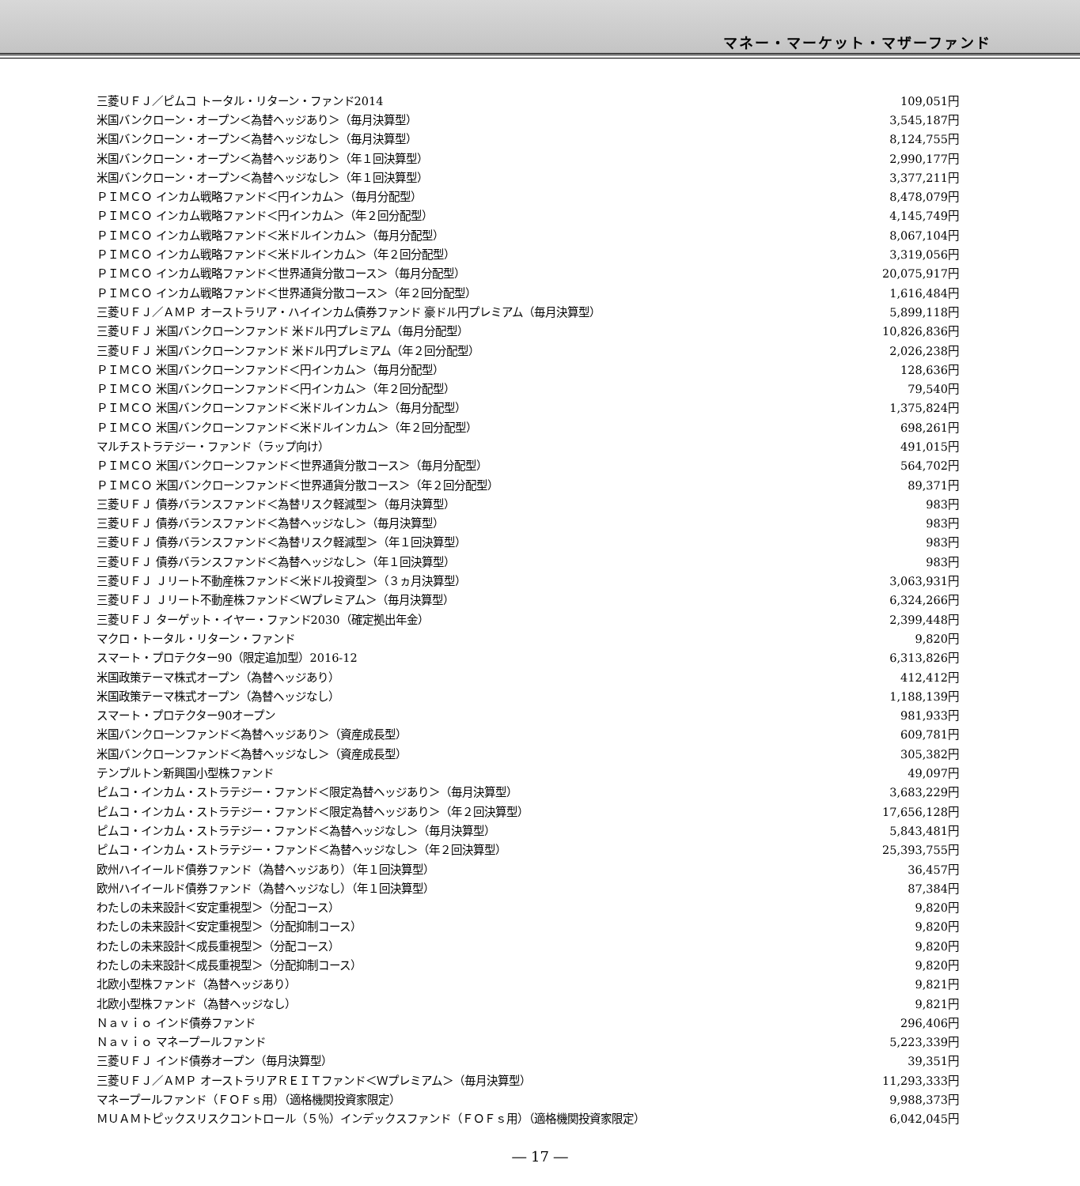マネー・マーケット・マザーファンド
| 三菱ＵＦＪ／ピムコ トータル・リターン・ファンド2014 | 109,051円 |
| 米国バンクローン・オープン＜為替ヘッジあり＞（毎月決算型） | 3,545,187円 |
| 米国バンクローン・オープン＜為替ヘッジなし＞（毎月決算型） | 8,124,755円 |
| 米国バンクローン・オープン＜為替ヘッジあり＞（年１回決算型） | 2,990,177円 |
| 米国バンクローン・オープン＜為替ヘッジなし＞（年１回決算型） | 3,377,211円 |
| ＰＩＭＣＯ インカム戦略ファンド＜円インカム＞（毎月分配型） | 8,478,079円 |
| ＰＩＭＣＯ インカム戦略ファンド＜円インカム＞（年２回分配型） | 4,145,749円 |
| ＰＩＭＣＯ インカム戦略ファンド＜米ドルインカム＞（毎月分配型） | 8,067,104円 |
| ＰＩＭＣＯ インカム戦略ファンド＜米ドルインカム＞（年２回分配型） | 3,319,056円 |
| ＰＩＭＣＯ インカム戦略ファンド＜世界通貨分散コース＞（毎月分配型） | 20,075,917円 |
| ＰＩＭＣＯ インカム戦略ファンド＜世界通貨分散コース＞（年２回分配型） | 1,616,484円 |
| 三菱ＵＦＪ／ＡＭＰ オーストラリア・ハイインカム債券ファンド 豪ドル円プレミアム（毎月決算型） | 5,899,118円 |
| 三菱ＵＦＪ 米国バンクローンファンド 米ドル円プレミアム（毎月分配型） | 10,826,836円 |
| 三菱ＵＦＪ 米国バンクローンファンド 米ドル円プレミアム（年２回分配型） | 2,026,238円 |
| ＰＩＭＣＯ 米国バンクローンファンド＜円インカム＞（毎月分配型） | 128,636円 |
| ＰＩＭＣＯ 米国バンクローンファンド＜円インカム＞（年２回分配型） | 79,540円 |
| ＰＩＭＣＯ 米国バンクローンファンド＜米ドルインカム＞（毎月分配型） | 1,375,824円 |
| ＰＩＭＣＯ 米国バンクローンファンド＜米ドルインカム＞（年２回分配型） | 698,261円 |
| マルチストラテジー・ファンド（ラップ向け） | 491,015円 |
| ＰＩＭＣＯ 米国バンクローンファンド＜世界通貨分散コース＞（毎月分配型） | 564,702円 |
| ＰＩＭＣＯ 米国バンクローンファンド＜世界通貨分散コース＞（年２回分配型） | 89,371円 |
| 三菱ＵＦＪ 債券バランスファンド＜為替リスク軽減型＞（毎月決算型） | 983円 |
| 三菱ＵＦＪ 債券バランスファンド＜為替ヘッジなし＞（毎月決算型） | 983円 |
| 三菱ＵＦＪ 債券バランスファンド＜為替リスク軽減型＞（年１回決算型） | 983円 |
| 三菱ＵＦＪ 債券バランスファンド＜為替ヘッジなし＞（年１回決算型） | 983円 |
| 三菱ＵＦＪ Ｊリート不動産株ファンド＜米ドル投資型＞（３ヵ月決算型） | 3,063,931円 |
| 三菱ＵＦＪ Ｊリート不動産株ファンド＜Ｗプレミアム＞（毎月決算型） | 6,324,266円 |
| 三菱ＵＦＪ ターゲット・イヤー・ファンド2030（確定拠出年金） | 2,399,448円 |
| マクロ・トータル・リターン・ファンド | 9,820円 |
| スマート・プロテクター90（限定追加型）2016-12 | 6,313,826円 |
| 米国政策テーマ株式オープン（為替ヘッジあり） | 412,412円 |
| 米国政策テーマ株式オープン（為替ヘッジなし） | 1,188,139円 |
| スマート・プロテクター90オープン | 981,933円 |
| 米国バンクローンファンド＜為替ヘッジあり＞（資産成長型） | 609,781円 |
| 米国バンクローンファンド＜為替ヘッジなし＞（資産成長型） | 305,382円 |
| テンプルトン新興国小型株ファンド | 49,097円 |
| ピムコ・インカム・ストラテジー・ファンド＜限定為替ヘッジあり＞（毎月決算型） | 3,683,229円 |
| ピムコ・インカム・ストラテジー・ファンド＜限定為替ヘッジあり＞（年２回決算型） | 17,656,128円 |
| ピムコ・インカム・ストラテジー・ファンド＜為替ヘッジなし＞（毎月決算型） | 5,843,481円 |
| ピムコ・インカム・ストラテジー・ファンド＜為替ヘッジなし＞（年２回決算型） | 25,393,755円 |
| 欧州ハイイールド債券ファンド（為替ヘッジあり）（年１回決算型） | 36,457円 |
| 欧州ハイイールド債券ファンド（為替ヘッジなし）（年１回決算型） | 87,384円 |
| わたしの未来設計＜安定重視型＞（分配コース） | 9,820円 |
| わたしの未来設計＜安定重視型＞（分配抑制コース） | 9,820円 |
| わたしの未来設計＜成長重視型＞（分配コース） | 9,820円 |
| わたしの未来設計＜成長重視型＞（分配抑制コース） | 9,820円 |
| 北欧小型株ファンド（為替ヘッジあり） | 9,821円 |
| 北欧小型株ファンド（為替ヘッジなし） | 9,821円 |
| Ｎａｖｉｏ インド債券ファンド | 296,406円 |
| Ｎａｖｉｏ マネープールファンド | 5,223,339円 |
| 三菱ＵＦＪ インド債券オープン（毎月決算型） | 39,351円 |
| 三菱ＵＦＪ／ＡＭＰ オーストラリアＲＥＩＴファンド＜Ｗプレミアム＞（毎月決算型） | 11,293,333円 |
| マネープールファンド（ＦＯＦｓ用）（適格機関投資家限定） | 9,988,373円 |
| ＭＵＡＭトピックスリスクコントロール（５％）インデックスファンド（ＦＯＦｓ用）（適格機関投資家限定） | 6,042,045円 |
― 17 ―